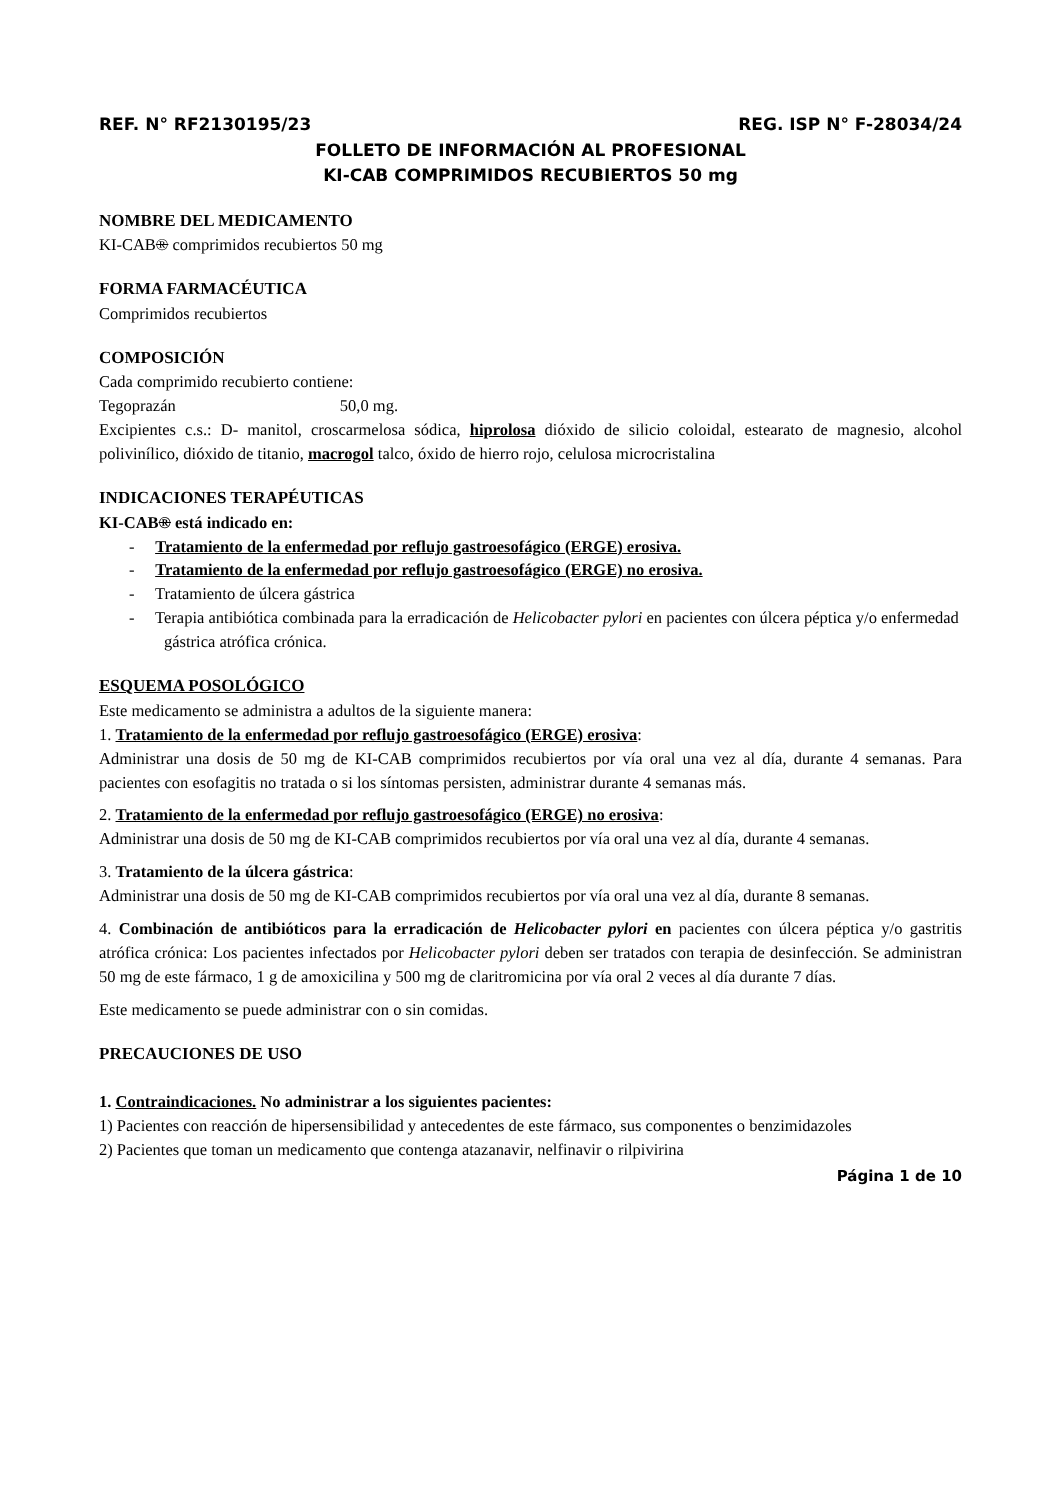REF. N° RF2130195/23 REG. ISP N° F-28034/24
FOLLETO DE INFORMACIÓN AL PROFESIONAL
KI-CAB COMPRIMIDOS RECUBIERTOS 50 mg
NOMBRE DEL MEDICAMENTO
KI-CAB® comprimidos recubiertos 50 mg
FORMA FARMACÉUTICA
Comprimidos recubiertos
COMPOSICIÓN
Cada comprimido recubierto contiene:
Tegoprazán 50,0 mg.
Excipientes c.s.: D- manitol, croscarmelosa sódica, hiprolosa dióxido de silicio coloidal, estearato de magnesio, alcohol polivinílico, dióxido de titanio, macrogol talco, óxido de hierro rojo, celulosa microcristalina
INDICACIONES TERAPÉUTICAS
KI-CAB® está indicado en:
- Tratamiento de la enfermedad por reflujo gastroesofágico (ERGE) erosiva.
- Tratamiento de la enfermedad por reflujo gastroesofágico (ERGE) no erosiva.
- Tratamiento de úlcera gástrica
- Terapia antibiótica combinada para la erradicación de Helicobacter pylori en pacientes con úlcera péptica y/o enfermedad gástrica atrófica crónica.
ESQUEMA POSOLÓGICO
Este medicamento se administra a adultos de la siguiente manera:
1. Tratamiento de la enfermedad por reflujo gastroesofágico (ERGE) erosiva:
Administrar una dosis de 50 mg de KI-CAB comprimidos recubiertos por vía oral una vez al día, durante 4 semanas. Para pacientes con esofagitis no tratada o si los síntomas persisten, administrar durante 4 semanas más.
2. Tratamiento de la enfermedad por reflujo gastroesofágico (ERGE) no erosiva:
Administrar una dosis de 50 mg de KI-CAB comprimidos recubiertos por vía oral una vez al día, durante 4 semanas.
3. Tratamiento de la úlcera gástrica:
Administrar una dosis de 50 mg de KI-CAB comprimidos recubiertos por vía oral una vez al día, durante 8 semanas.
4. Combinación de antibióticos para la erradicación de Helicobacter pylori en pacientes con úlcera péptica y/o gastritis atrófica crónica: Los pacientes infectados por Helicobacter pylori deben ser tratados con terapia de desinfección. Se administran 50 mg de este fármaco, 1 g de amoxicilina y 500 mg de claritromicina por vía oral 2 veces al día durante 7 días.
Este medicamento se puede administrar con o sin comidas.
PRECAUCIONES DE USO
1. Contraindicaciones. No administrar a los siguientes pacientes:
1) Pacientes con reacción de hipersensibilidad y antecedentes de este fármaco, sus componentes o benzimidazoles
2) Pacientes que toman un medicamento que contenga atazanavir, nelfinavir o rilpivirina
Página 1 de 10